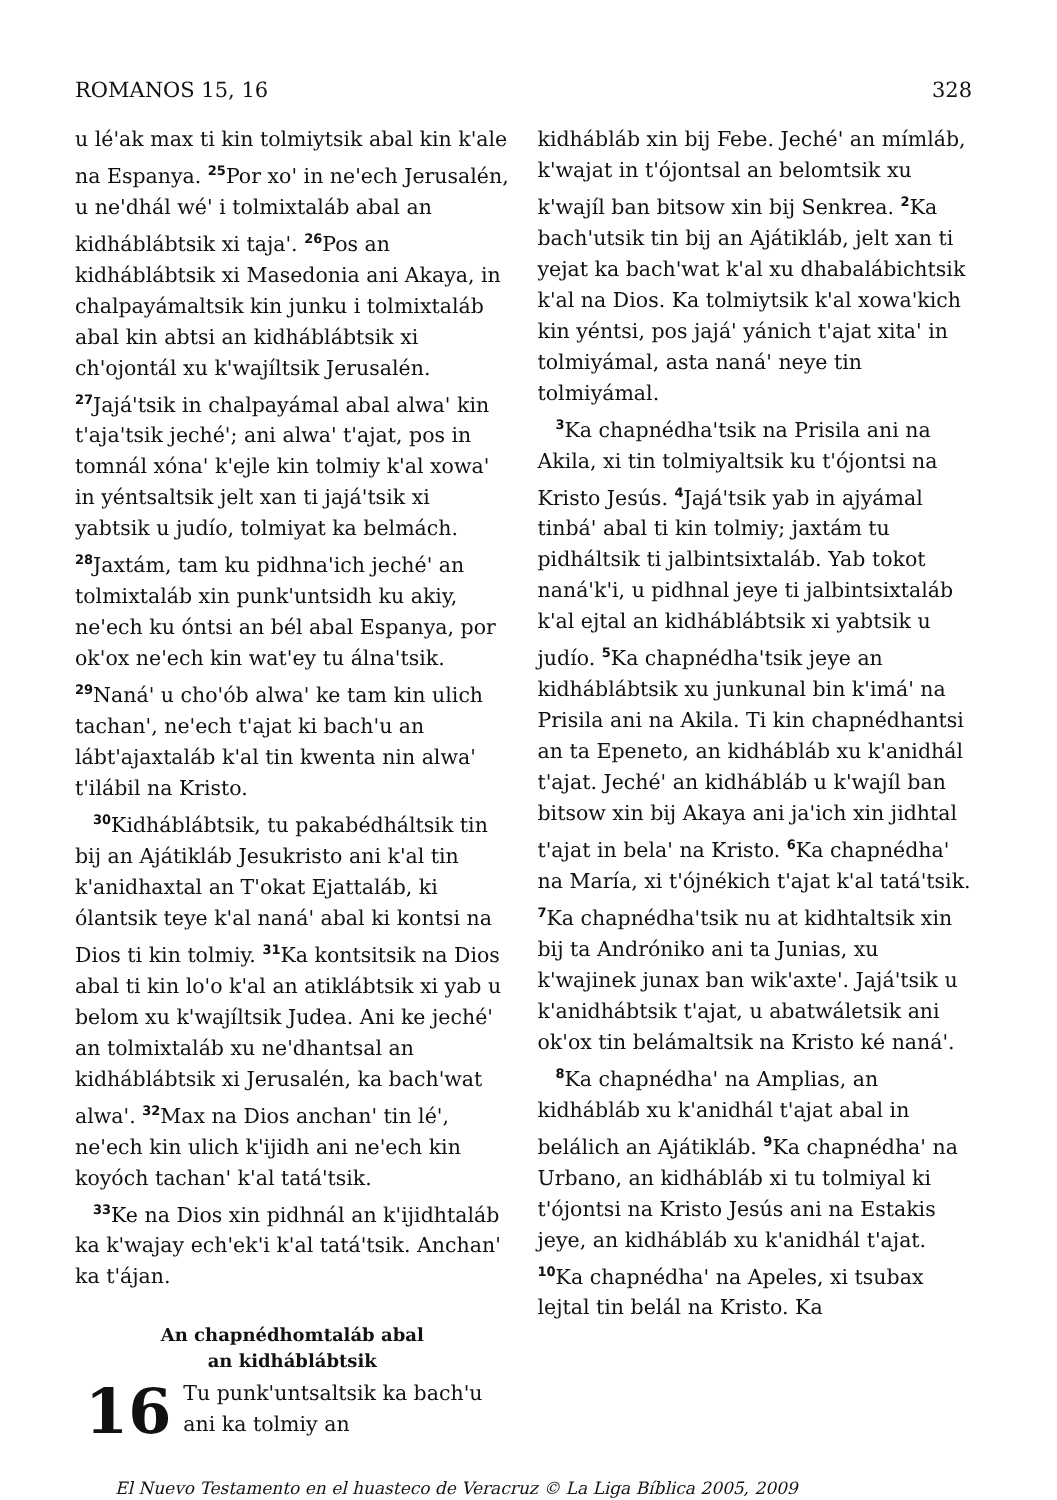ROMANOS 15, 16 328
u lé'ak max ti kin tolmiytsik abal kin k'ale na Espanya. <sup>25</sup>Por xo' in ne'ech Jerusalén, u ne'dhál wé' i tolmixtaláb abal an kidhábláb­tsik xi taja'. <sup>26</sup>Pos an kidháblábtsik xi Masedonia ani Akaya, in chalpayámaltsik kin junku i tolmixtaláb abal kin abtsi an kidháblábtsik xi ch'ojontál xu k'wajíltsik Jerusalén. <sup>27</sup>Jajá'tsik in chalpayámal abal alwa' kin t'aja'tsik jeché'; ani alwa' t'ajat, pos in tomnál xóna' k'ejle kin tolmiy k'al xowa' in yéntsaltsik jelt xan ti jajá'tsik xi yabtsik u judío, tolmiyat ka belmách. <sup>28</sup>Jaxtám, tam ku pidhna'ich jeché' an tolmixtaláb xin punk'untsidh ku akiy, ne'ech ku óntsi an bél abal Espanya, por ok'ox ne'ech kin wat'ey tu álna'tsik. <sup>29</sup>Naná' u cho'ób alwa' ke tam kin ulich tachan', ne'ech t'ajat ki bach'u an lábt'ajaxtaláb k'al tin kwenta nin alwa' t'ilábil na Kristo.
<sup>30</sup> Kidháblábtsik, tu pakabédháltsik tin bij an Ajátikláb Jesukristo ani k'al tin k'anidhaxtal an T'okat Ejattaláb, ki ólantsik teye k'al naná' abal ki kontsi na Dios ti kin tolmiy. <sup>31</sup>Ka kontsitsik na Dios abal ti kin lo'o k'al an atikláb­tsik xi yab u belom xu k'wajíltsik Judea. Ani ke jeché' an tolmixtaláb xu ne'dhantsal an kidháblábtsik xi Jerusalén, ka bach'wat alwa'. <sup>32</sup>Max na Dios anchan' tin lé', ne'ech kin ulich k'ijidh ani ne'ech kin koyóch tachan' k'al tatá'tsik.
<sup>33</sup> Ke na Dios xin pidhnál an k'ijidhtaláb ka k'wajay ech'ek'i k'al tatá'tsik. Anchan' ka t'ájan.
An chapnédhomtaláb abal
an kidháblábtsik
16 Tu punk'untsaltsik ka bach'u ani ka tolmiy an
kidhábláb xin bij Febe. Jeché' an mímláb, k'wajat in t'ójontsal an belomtsik xu k'wajíl ban bitsow xin bij Senkrea. <sup>2</sup>Ka bach'utsik tin bij an Ajátikláb, jelt xan ti yejat ka bach'wat k'al xu dhabalábichtsik k'al na Dios. Ka tolmiytsik k'al xowa'kich kin yéntsi, pos jajá' yánich t'ajat xita' in tolmiyámal, asta naná' neye tin tolmiyámal.
<sup>3</sup> Ka chapnédha'tsik na Prisila ani na Akila, xi tin tolmiyaltsik ku t'ójontsi na Kristo Jesús. <sup>4</sup>Jajá'tsik yab in ajyámal tinbá' abal ti kin tolmiy; jaxtám tu pidháltsik ti jalbintsixtaláb. Yab tokot naná'k'i, u pidhnal jeye ti jalbintsixtaláb k'al ejtal an kidháblábtsik xi yabtsik u judío. <sup>5</sup>Ka chapnédha'tsik jeye an kidháblábtsik xu junkunal bin k'imá' na Prisila ani na Akila. Ti kin chapnédhantsi an ta Epeneto, an kidhábláb xu k'anidhál t'ajat. Jeché' an kidhábláb u k'wajíl ban bitsow xin bij Akaya ani ja'ich xin jidhtal t'ajat in bela' na Kristo. <sup>6</sup>Ka chapnédha' na María, xi t'ójnékich t'ajat k'al tatá'tsik. <sup>7</sup>Ka chapnédha'tsik nu at kidhtaltsik xin bij ta Andróniko ani ta Junias, xu k'wajinek junax ban wik'axte'. Jajá'tsik u k'anidhábtsik t'ajat, u abatwáletsik ani ok'ox tin belámaltsik na Kristo ké naná'.
<sup>8</sup> Ka chapnédha' na Amplias, an kidhábláb xu k'anidhál t'ajat abal in belálich an Ajátikláb. <sup>9</sup>Ka chapnédha' na Urbano, an kidhábláb xi tu tolmiyal ki t'ójontsi na Kristo Jesús ani na Estakis jeye, an kidhábláb xu k'anidhál t'ajat. <sup>10</sup>Ka chapnédha' na Apeles, xi tsubax lejtal tin belál na Kristo. Ka
El Nuevo Testamento en el huasteco de Veracruz © La Liga Bíblica 2005, 2009